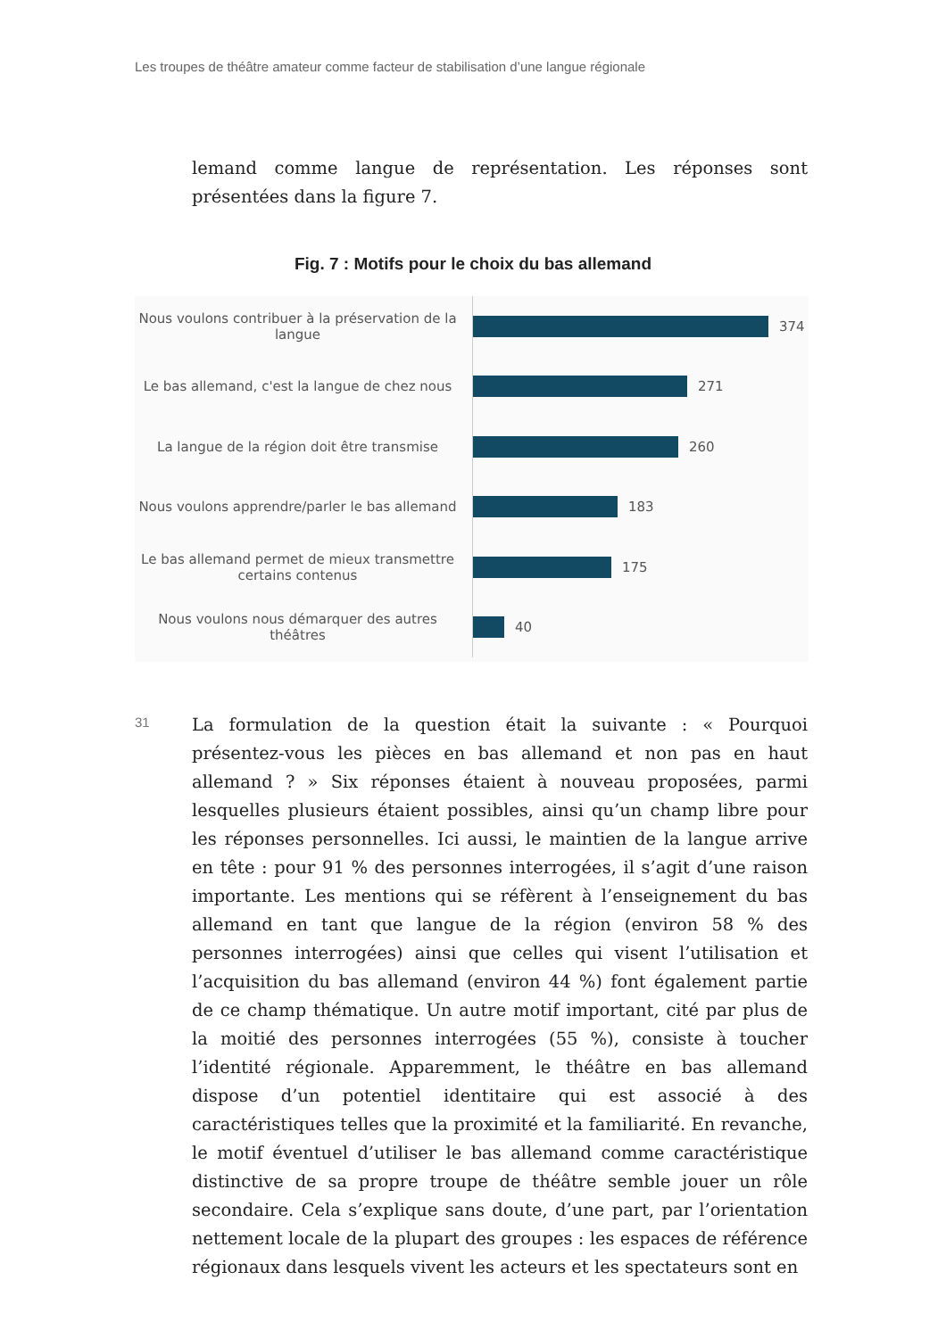Les troupes de théâtre amateur comme facteur de stabilisation d’une langue régionale
lemand comme langue de représentation. Les réponses sont présentées dans la figure 7.
Fig. 7 : Motifs pour le choix du bas allemand
Nous voulons contribuer à la préservation de la langue
374
Le bas allemand, c'est la langue de chez nous
271
La langue de la région doit être transmise
260
Nous voulons apprendre/parler le bas allemand
183
Le bas allemand permet de mieux transmettre certains contenus
175
Nous voulons nous démarquer des autres théâtres
40
31
La formulation de la question était la suivante : « Pourquoi présentez-vous les pièces en bas allemand et non pas en haut allemand ? » Six réponses étaient à nouveau proposées, parmi lesquelles plusieurs étaient possibles, ainsi qu’un champ libre pour les réponses personnelles. Ici aussi, le maintien de la langue arrive en tête : pour 91 % des personnes interrogées, il s’agit d’une raison importante. Les mentions qui se réfèrent à l’enseignement du bas allemand en tant que langue de la région (environ 58 % des personnes interrogées) ainsi que celles qui visent l’utilisation et l’acquisition du bas allemand (environ 44 %) font également partie de ce champ thématique. Un autre motif important, cité par plus de la moitié des personnes interrogées (55 %), consiste à toucher l’identité régionale. Apparemment, le théâtre en bas allemand dispose d’un potentiel identitaire qui est associé à des caractéristiques telles que la proximité et la familiarité. En revanche, le motif éventuel d’utiliser le bas allemand comme caractéristique distinctive de sa propre troupe de théâtre semble jouer un rôle secondaire. Cela s’explique sans doute, d’une part, par l’orientation nettement locale de la plupart des groupes : les espaces de référence régionaux dans lesquels vivent les acteurs et les spectateurs sont en